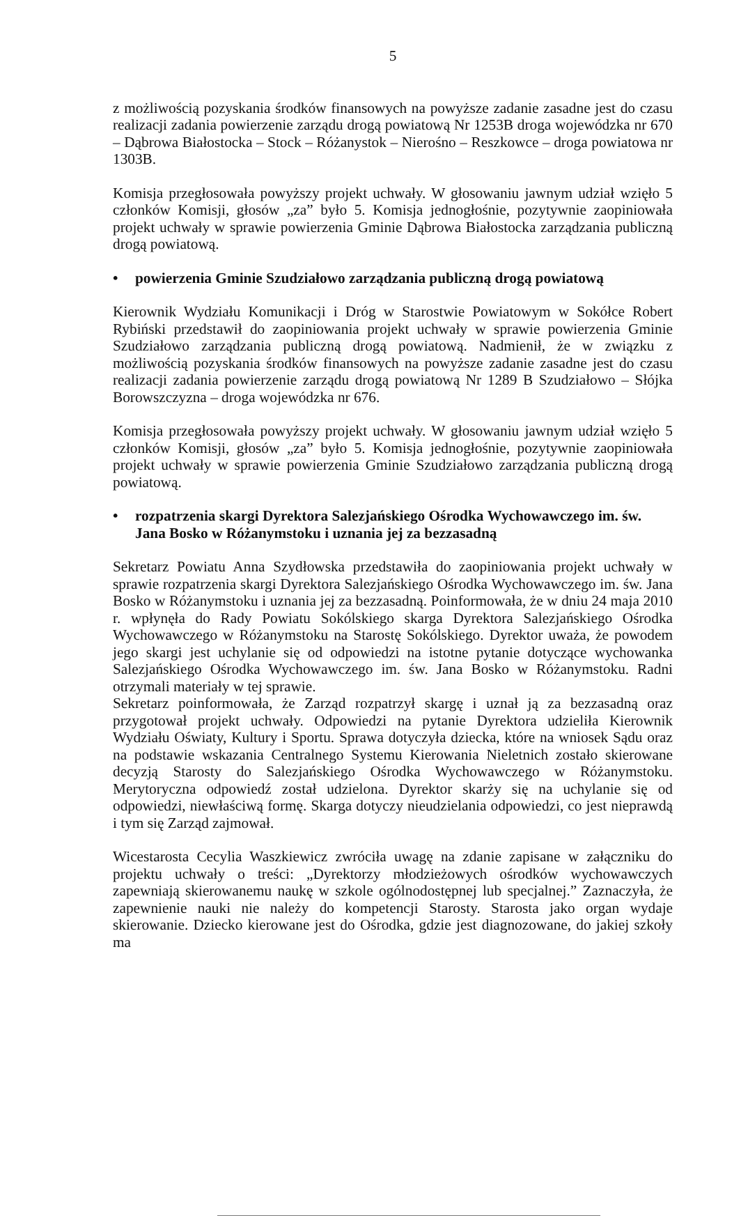5
z możliwością pozyskania środków finansowych na powyższe zadanie zasadne jest do czasu realizacji zadania powierzenie zarządu drogą powiatową Nr 1253B droga wojewódzka nr 670 – Dąbrowa Białostocka – Stock – Różanystok – Nierośno – Reszkowce – droga powiatowa nr 1303B.
Komisja przegłosowała powyższy projekt uchwały. W głosowaniu jawnym udział wzięło 5 członków Komisji, głosów „za” było 5. Komisja jednogłośnie, pozytywnie zaopiniowała projekt uchwały w sprawie powierzenia Gminie Dąbrowa Białostocka zarządzania publiczną drogą powiatową.
• powierzenia Gminie Szudziałowo zarządzania publiczną drogą powiatową
Kierownik Wydziału Komunikacji i Dróg w Starostwie Powiatowym w Sokółce Robert Rybiński przedstawił do zaopiniowania projekt uchwały w sprawie powierzenia Gminie Szudziałowo zarządzania publiczną drogą powiatową. Nadmienił, że w związku z możliwością pozyskania środków finansowych na powyższe zadanie zasadne jest do czasu realizacji zadania powierzenie zarządu drogą powiatową Nr 1289 B Szudziałowo – Słójka Borowszczyzna – droga wojewódzka nr 676.
Komisja przegłosowała powyższy projekt uchwały. W głosowaniu jawnym udział wzięło 5 członków Komisji, głosów „za” było 5. Komisja jednogłośnie, pozytywnie zaopiniowała projekt uchwały w sprawie powierzenia Gminie Szudziałowo zarządzania publiczną drogą powiatową.
• rozpatrzenia skargi Dyrektora Salezjańskiego Ośrodka Wychowawczego im. św. Jana Bosko w Różanymstoku i uznania jej za bezzasadną
Sekretarz Powiatu Anna Szydłowska przedstawiła do zaopiniowania projekt uchwały w sprawie rozpatrzenia skargi Dyrektora Salezjańskiego Ośrodka Wychowawczego im. św. Jana Bosko w Różanymstoku i uznania jej za bezzasadną. Poinformowała, że w dniu 24 maja 2010 r. wpłynęła do Rady Powiatu Sokólskiego skarga Dyrektora Salezjańskiego Ośrodka Wychowawczego w Różanymstoku na Starostę Sokólskiego. Dyrektor uważa, że powodem jego skargi jest uchylanie się od odpowiedzi na istotne pytanie dotyczące wychowanka Salezjańskiego Ośrodka Wychowawczego im. św. Jana Bosko w Różanymstoku. Radni otrzymali materiały w tej sprawie.
Sekretarz poinformowała, że Zarząd rozpatrzył skargę i uznał ją za bezzasadną oraz przygotował projekt uchwały. Odpowiedzi na pytanie Dyrektora udzieliła Kierownik Wydziału Oświaty, Kultury i Sportu. Sprawa dotyczyła dziecka, które na wniosek Sądu oraz na podstawie wskazania Centralnego Systemu Kierowania Nieletnich zostało skierowane decyzją Starosty do Salezjańskiego Ośrodka Wychowawczego w Różanymstoku. Merytoryczna odpowiedź został udzielona. Dyrektor skarży się na uchylanie się od odpowiedzi, niewłaściwą formę. Skarga dotyczy nieudzielania odpowiedzi, co jest nieprawdą i tym się Zarząd zajmował.
Wicestarosta Cecylia Waszkiewicz zwróciła uwagę na zdanie zapisane w załączniku do projektu uchwały o treści: „Dyrektorzy młodzieżowych ośrodków wychowawczych zapewniają skierowanemu naukę w szkole ogólnodostępnej lub specjalnej.” Zaznaczyła, że zapewnienie nauki nie należy do kompetencji Starosty. Starosta jako organ wydaje skierowanie. Dziecko kierowane jest do Ośrodka, gdzie jest diagnozowane, do jakiej szkoły ma